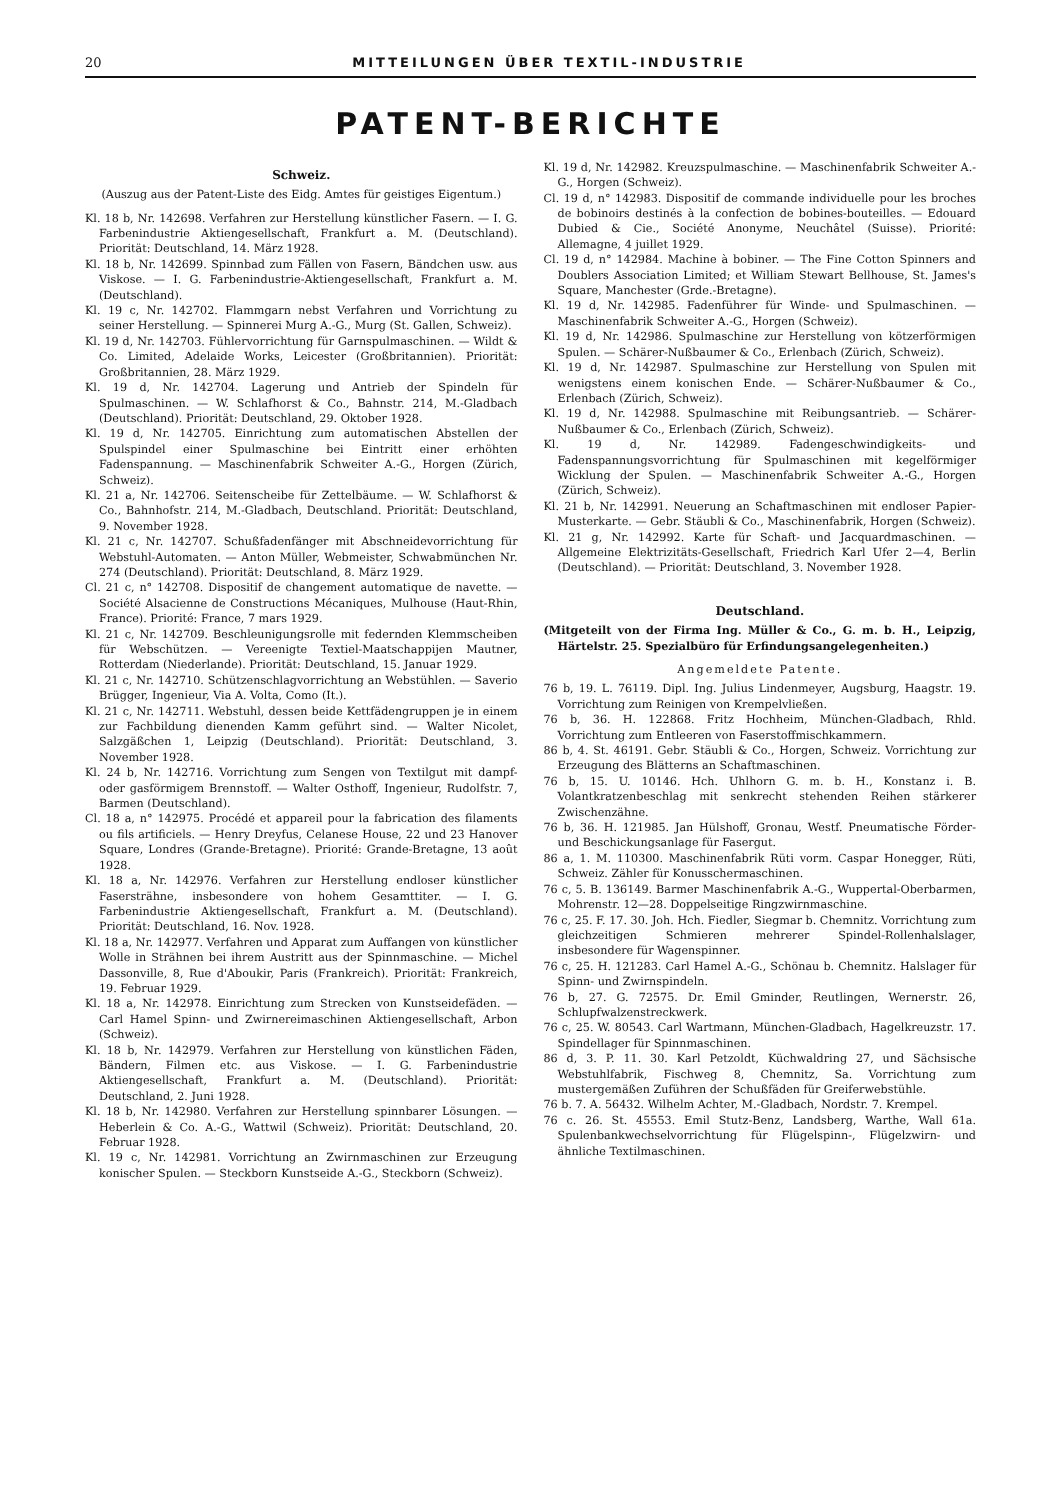20 MITTEILUNGEN ÜBER TEXTIL-INDUSTRIE
PATENT-BERICHTE
Schweiz.
(Auszug aus der Patent-Liste des Eidg. Amtes für geistiges Eigentum.)
Kl. 18 b, Nr. 142698. Verfahren zur Herstellung künstlicher Fasern. — I. G. Farbenindustrie Aktiengesellschaft, Frankfurt a. M. (Deutschland). Priorität: Deutschland, 14. März 1928.
Kl. 18 b, Nr. 142699. Spinnbad zum Fällen von Fasern, Bändchen usw. aus Viskose. — I. G. Farbenindustrie-Aktiengesellschaft, Frankfurt a. M. (Deutschland).
Kl. 19 c, Nr. 142702. Flammgarn nebst Verfahren und Vorrichtung zu seiner Herstellung. — Spinnerei Murg A.-G., Murg (St. Gallen, Schweiz).
Kl. 19 d, Nr. 142703. Fühlervorrichtung für Garnspulmaschinen. — Wildt & Co. Limited, Adelaide Works, Leicester (Großbritannien). Priorität: Großbritannien, 28. März 1929.
Kl. 19 d, Nr. 142704. Lagerung und Antrieb der Spindeln für Spulmaschinen. — W. Schlafhorst & Co., Bahnstr. 214, M.-Gladbach (Deutschland). Priorität: Deutschland, 29. Oktober 1928.
Kl. 19 d, Nr. 142705. Einrichtung zum automatischen Abstellen der Spulspindel einer Spulmaschine bei Eintritt einer erhöhten Fadenspannung. — Maschinenfabrik Schweiter A.-G., Horgen (Zürich, Schweiz).
Kl. 21 a, Nr. 142706. Seitenscheibe für Zettelbäume. — W. Schlafhorst & Co., Bahnhofstr. 214, M.-Gladbach, Deutschland. Priorität: Deutschland, 9. November 1928.
Kl. 21 c, Nr. 142707. Schußfadenfänger mit Abschneidevorrichtung für Webstuhl-Automaten. — Anton Müller, Webmeister, Schwabmünchen Nr. 274 (Deutschland). Priorität: Deutschland, 8. März 1929.
Cl. 21 c, n° 142708. Dispositif de changement automatique de navette. — Société Alsacienne de Constructions Mécaniques, Mulhouse (Haut-Rhin, France). Priorité: France, 7 mars 1929.
Kl. 21 c, Nr. 142709. Beschleunigungsrolle mit federnden Klemmscheiben für Webschützen. — Vereenigte Textiel-Maatschappijen Mautner, Rotterdam (Niederlande). Priorität: Deutschland, 15. Januar 1929.
Kl. 21 c, Nr. 142710. Schützenschlagvorrichtung an Webstühlen. — Saverio Brügger, Ingenieur, Via A. Volta, Como (It.).
Kl. 21 c, Nr. 142711. Webstuhl, dessen beide Kettfädengruppen je in einem zur Fachbildung dienenden Kamm geführt sind. — Walter Nicolet, Salzgäßchen 1, Leipzig (Deutschland). Priorität: Deutschland, 3. November 1928.
Kl. 24 b, Nr. 142716. Vorrichtung zum Sengen von Textilgut mit dampf- oder gasförmigem Brennstoff. — Walter Osthoff, Ingenieur, Rudolfstr. 7, Barmen (Deutschland).
Cl. 18 a, n° 142975. Procédé et appareil pour la fabrication des filaments ou fils artificiels. — Henry Dreyfus, Celanese House, 22 und 23 Hanover Square, Londres (Grande-Bretagne). Priorité: Grande-Bretagne, 13 août 1928.
Kl. 18 a, Nr. 142976. Verfahren zur Herstellung endloser künstlicher Fasersträhne, insbesondere von hohem Gesamttiter. — I. G. Farbenindustrie Aktiengesellschaft, Frankfurt a. M. (Deutschland). Priorität: Deutschland, 16. Nov. 1928.
Kl. 18 a, Nr. 142977. Verfahren und Apparat zum Auffangen von künstlicher Wolle in Strähnen bei ihrem Austritt aus der Spinnmaschine. — Michel Dassonville, 8, Rue d'Aboukir, Paris (Frankreich). Priorität: Frankreich, 19. Februar 1929.
Kl. 18 a, Nr. 142978. Einrichtung zum Strecken von Kunstseidefäden. — Carl Hamel Spinn- und Zwirnereimaschinen Aktiengesellschaft, Arbon (Schweiz).
Kl. 18 b, Nr. 142979. Verfahren zur Herstellung von künstlichen Fäden, Bändern, Filmen etc. aus Viskose. — I. G. Farbenindustrie Aktiengesellschaft, Frankfurt a. M. (Deutschland). Priorität: Deutschland, 2. Juni 1928.
Kl. 18 b, Nr. 142980. Verfahren zur Herstellung spinnbarer Lösungen. — Heberlein & Co. A.-G., Wattwil (Schweiz). Priorität: Deutschland, 20. Februar 1928.
Kl. 19 c, Nr. 142981. Vorrichtung an Zwirnmaschinen zur Erzeugung konischer Spulen. — Steckborn Kunstseide A.-G., Steckborn (Schweiz).
Kl. 19 d, Nr. 142982. Kreuzspulmaschine. — Maschinenfabrik Schweiter A.-G., Horgen (Schweiz).
Cl. 19 d, n° 142983. Dispositif de commande individuelle pour les broches de bobinoirs destinés à la confection de bobines-bouteilles. — Edouard Dubied & Cie., Société Anonyme, Neuchâtel (Suisse). Priorité: Allemagne, 4 juillet 1929.
Cl. 19 d, n° 142984. Machine à bobiner. — The Fine Cotton Spinners and Doublers Association Limited; et William Stewart Bellhouse, St. James's Square, Manchester (Grde.-Bretagne).
Kl. 19 d, Nr. 142985. Fadenführer für Winde- und Spulmaschinen. — Maschinenfabrik Schweiter A.-G., Horgen (Schweiz).
Kl. 19 d, Nr. 142986. Spulmaschine zur Herstellung von kötzerförmigen Spulen. — Schärer-Nußbaumer & Co., Erlenbach (Zürich, Schweiz).
Kl. 19 d, Nr. 142987. Spulmaschine zur Herstellung von Spulen mit wenigstens einem konischen Ende. — Schärer-Nußbaumer & Co., Erlenbach (Zürich, Schweiz).
Kl. 19 d, Nr. 142988. Spulmaschine mit Reibungsantrieb. — Schärer-Nußbaumer & Co., Erlenbach (Zürich, Schweiz).
Kl. 19 d, Nr. 142989. Fadengeschwindigkeits- und Fadenspannungsvorrichtung für Spulmaschinen mit kegelförmiger Wicklung der Spulen. — Maschinenfabrik Schweiter A.-G., Horgen (Zürich, Schweiz).
Kl. 21 b, Nr. 142991. Neuerung an Schaftmaschinen mit endloser Papier-Musterkarte. — Gebr. Stäubli & Co., Maschinenfabrik, Horgen (Schweiz).
Kl. 21 g, Nr. 142992. Karte für Schaft- und Jacquardmaschinen. — Allgemeine Elektrizitäts-Gesellschaft, Friedrich Karl Ufer 2—4, Berlin (Deutschland). — Priorität: Deutschland, 3. November 1928.
Deutschland.
(Mitgeteilt von der Firma Ing. Müller & Co., G. m. b. H., Leipzig, Härtelstr. 25. Spezialbüro für Erfindungsangelegenheiten.)
Angemeldete Patente.
76 b, 19. L. 76119. Dipl. Ing. Julius Lindenmeyer, Augsburg, Haagstr. 19. Vorrichtung zum Reinigen von Krempelvließen.
76 b, 36. H. 122868. Fritz Hochheim, München-Gladbach, Rhld. Vorrichtung zum Entleeren von Faserstoffmischkammern.
86 b, 4. St. 46191. Gebr. Stäubli & Co., Horgen, Schweiz. Vorrichtung zur Erzeugung des Blätterns an Schaftmaschinen.
76 b, 15. U. 10146. Hch. Uhlhorn G. m. b. H., Konstanz i. B. Volantkratzenbeschlag mit senkrecht stehenden Reihen stärkerer Zwischenzähne.
76 b, 36. H. 121985. Jan Hülshoff, Gronau, Westf. Pneumatische Förder- und Beschickungsanlage für Fasergut.
86 a, 1. M. 110300. Maschinenfabrik Rüti vorm. Caspar Honegger, Rüti, Schweiz. Zähler für Konusschermaschinen.
76 c, 5. B. 136149. Barmer Maschinenfabrik A.-G., Wuppertal-Oberbarmen, Mohrenstr. 12—28. Doppelseitige Ringzwirnmaschine.
76 c, 25. F. 17. 30. Joh. Hch. Fiedler, Siegmar b. Chemnitz. Vorrichtung zum gleichzeitigen Schmieren mehrerer Spindel-Rollenhalslager, insbesondere für Wagenspinner.
76 c, 25. H. 121283. Carl Hamel A.-G., Schönau b. Chemnitz. Halslager für Spinn- und Zwirnspindeln.
76 b, 27. G. 72575. Dr. Emil Gminder, Reutlingen, Wernerstr. 26, Schlupfwalzenstreckwerk.
76 c, 25. W. 80543. Carl Wartmann, München-Gladbach, Hagelkreuzstr. 17. Spindellager für Spinnmaschinen.
86 d, 3. P. 11. 30. Karl Petzoldt, Küchwaldring 27, und Sächsische Webstuhlfabrik, Fischweg 8, Chemnitz, Sa. Vorrichtung zum mustergemäßen Zuführen der Schußfäden für Greiferwebstühle.
76 b. 7. A. 56432. Wilhelm Achter, M.-Gladbach, Nordstr. 7. Krempel.
76 c. 26. St. 45553. Emil Stutz-Benz, Landsberg, Warthe, Wall 61a. Spulenbankwechselvorrichtung für Flügelspinn-, Flügelzwirn- und ähnliche Textilmaschinen.